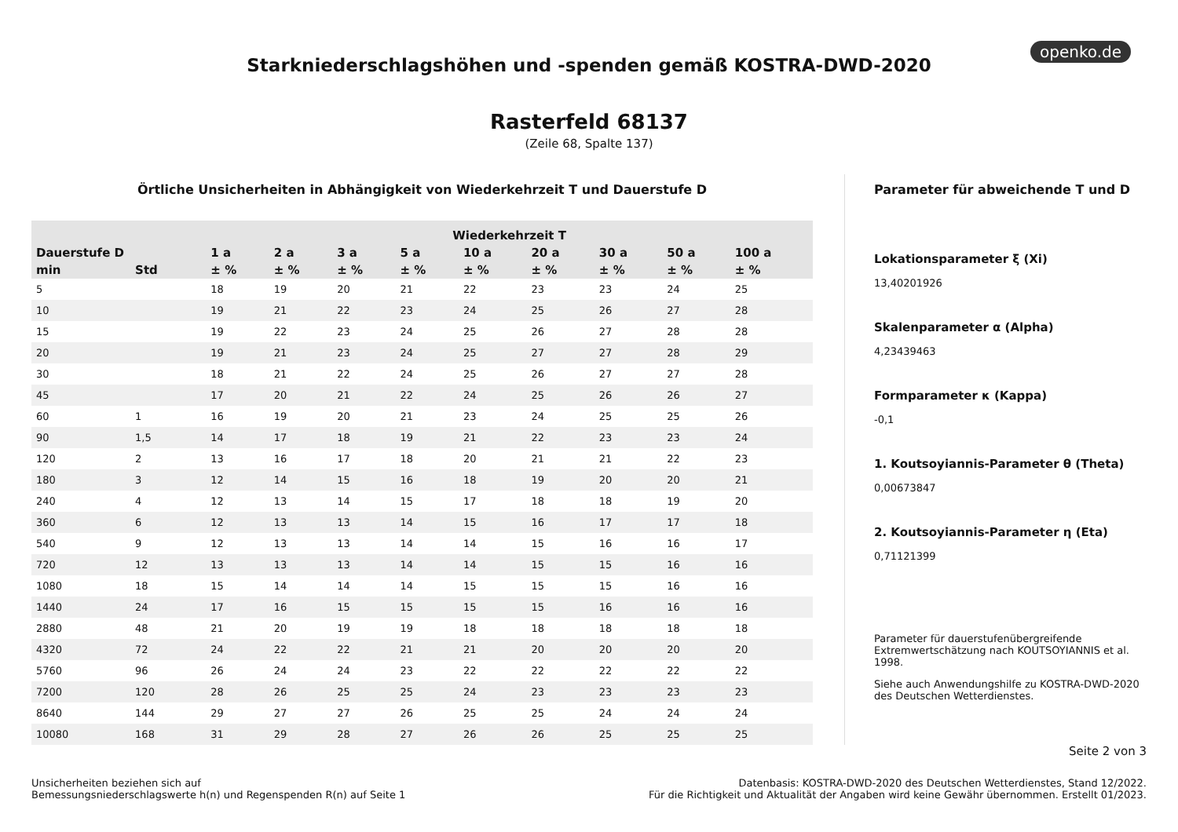openko.de
Starkniederschlagshöhen und -spenden gemäß KOSTRA-DWD-2020
Rasterfeld 68137
(Zeile 68, Spalte 137)
Örtliche Unsicherheiten in Abhängigkeit von Wiederkehrzeit T und Dauerstufe D
| | | Wiederkehrzeit T | | | | | | | | |
| --- | --- | --- | --- | --- | --- | --- | --- | --- | --- | --- |
| Dauerstufe D | | 1 a | 2 a | 3 a | 5 a | 10 a | 20 a | 30 a | 50 a | 100 a |
| min | Std | ± % | ± % | ± % | ± % | ± % | ± % | ± % | ± % | ± % |
| 5 | | 18 | 19 | 20 | 21 | 22 | 23 | 23 | 24 | 25 |
| 10 | | 19 | 21 | 22 | 23 | 24 | 25 | 26 | 27 | 28 |
| 15 | | 19 | 22 | 23 | 24 | 25 | 26 | 27 | 28 | 28 |
| 20 | | 19 | 21 | 23 | 24 | 25 | 27 | 27 | 28 | 29 |
| 30 | | 18 | 21 | 22 | 24 | 25 | 26 | 27 | 27 | 28 |
| 45 | | 17 | 20 | 21 | 22 | 24 | 25 | 26 | 26 | 27 |
| 60 | 1 | 16 | 19 | 20 | 21 | 23 | 24 | 25 | 25 | 26 |
| 90 | 1,5 | 14 | 17 | 18 | 19 | 21 | 22 | 23 | 23 | 24 |
| 120 | 2 | 13 | 16 | 17 | 18 | 20 | 21 | 21 | 22 | 23 |
| 180 | 3 | 12 | 14 | 15 | 16 | 18 | 19 | 20 | 20 | 21 |
| 240 | 4 | 12 | 13 | 14 | 15 | 17 | 18 | 18 | 19 | 20 |
| 360 | 6 | 12 | 13 | 13 | 14 | 15 | 16 | 17 | 17 | 18 |
| 540 | 9 | 12 | 13 | 13 | 14 | 14 | 15 | 16 | 16 | 17 |
| 720 | 12 | 13 | 13 | 13 | 14 | 14 | 15 | 15 | 16 | 16 |
| 1080 | 18 | 15 | 14 | 14 | 14 | 15 | 15 | 15 | 16 | 16 |
| 1440 | 24 | 17 | 16 | 15 | 15 | 15 | 15 | 16 | 16 | 16 |
| 2880 | 48 | 21 | 20 | 19 | 19 | 18 | 18 | 18 | 18 | 18 |
| 4320 | 72 | 24 | 22 | 22 | 21 | 21 | 20 | 20 | 20 | 20 |
| 5760 | 96 | 26 | 24 | 24 | 23 | 22 | 22 | 22 | 22 | 22 |
| 7200 | 120 | 28 | 26 | 25 | 25 | 24 | 23 | 23 | 23 | 23 |
| 8640 | 144 | 29 | 27 | 27 | 26 | 25 | 25 | 24 | 24 | 24 |
| 10080 | 168 | 31 | 29 | 28 | 27 | 26 | 26 | 25 | 25 | 25 |
Parameter für abweichende T und D
Lokationsparameter ξ (Xi)
13,40201926
Skalenparameter α (Alpha)
4,23439463
Formparameter κ (Kappa)
-0,1
1. Koutsoyiannis-Parameter θ (Theta)
0,00673847
2. Koutsoyiannis-Parameter η (Eta)
0,71121399
Parameter für dauerstufenübergreifende Extremwertschätzung nach KOUTSOYIANNIS et al. 1998.
Siehe auch Anwendungshilfe zu KOSTRA-DWD-2020 des Deutschen Wetterdienstes.
Seite 2 von 3
Unsicherheiten beziehen sich auf
Bemessungsniederschlagswerte h(n) und Regenspenden R(n) auf Seite 1
Datenbasis: KOSTRA-DWD-2020 des Deutschen Wetterdienstes, Stand 12/2022.
Für die Richtigkeit und Aktualität der Angaben wird keine Gewähr übernommen. Erstellt 01/2023.